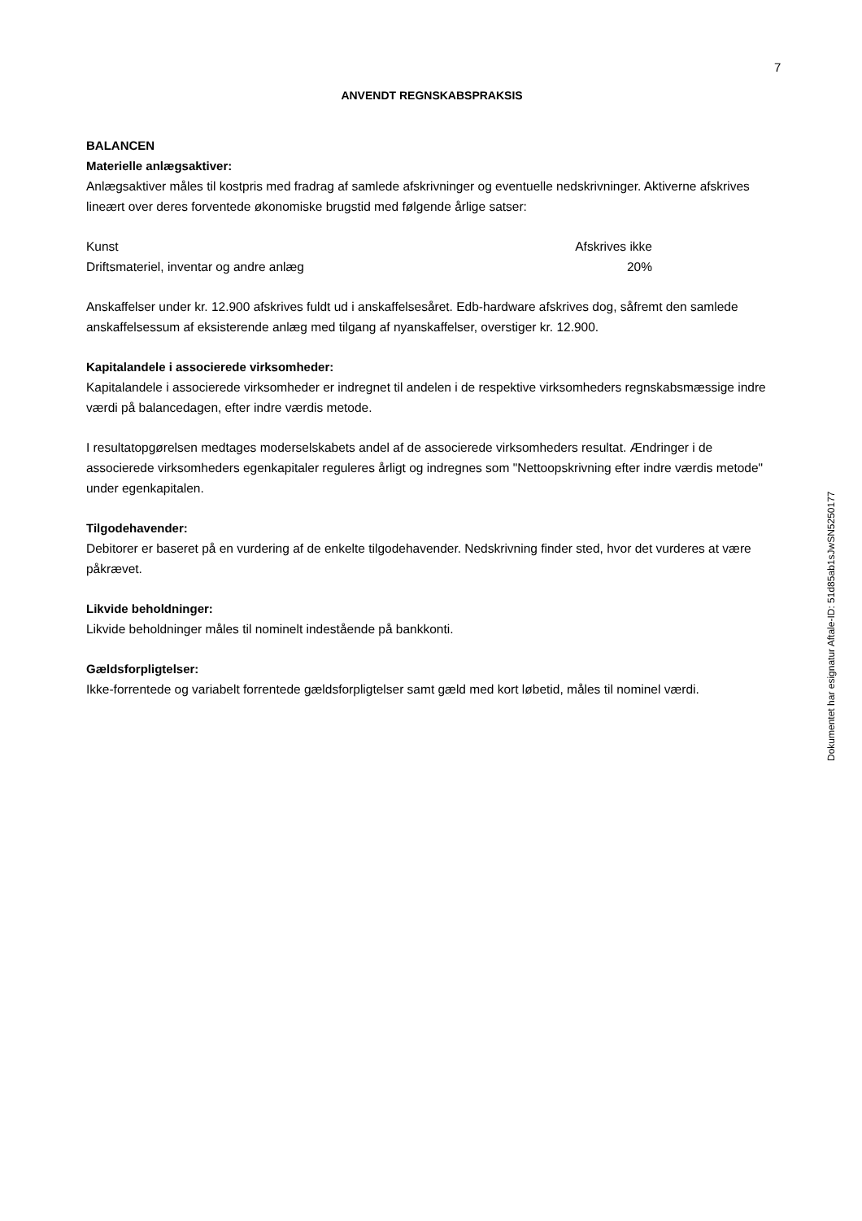7
ANVENDT REGNSKABSPRAKSIS
BALANCEN
Materielle anlægsaktiver:
Anlægsaktiver måles til kostpris med fradrag af samlede afskrivninger og eventuelle nedskrivninger. Aktiverne afskrives lineært over deres forventede økonomiske brugstid med følgende årlige satser:
| Kunst | Afskrives ikke |
| Driftsmateriel, inventar og andre anlæg | 20% |
Anskaffelser under kr. 12.900 afskrives fuldt ud i anskaffelsesåret. Edb-hardware afskrives dog, såfremt den samlede anskaffelsessum af eksisterende anlæg med tilgang af nyanskaffelser, overstiger kr. 12.900.
Kapitalandele i associerede virksomheder:
Kapitalandele i associerede virksomheder er indregnet til andelen i de respektive virksomheders regnskabsmæssige indre værdi på balancedagen, efter indre værdis metode.
I resultatopgørelsen medtages moderselskabets andel af de associerede virksomheders resultat. Ændringer i de associerede virksomheders egenkapitaler reguleres årligt og indregnes som "Nettoopskrivning efter indre værdis metode" under egenkapitalen.
Tilgodehavender:
Debitorer er baseret på en vurdering af de enkelte tilgodehavender. Nedskrivning finder sted, hvor det vurderes at være påkrævet.
Likvide beholdninger:
Likvide beholdninger måles til nominelt indestående på bankkonti.
Gældsforpligtelser:
Ikke-forrentede og variabelt forrentede gældsforpligtelser samt gæld med kort løbetid, måles til nominel værdi.
Dokumentet har esignatur Aftale-ID: 51d85ab1sJwSN5250177